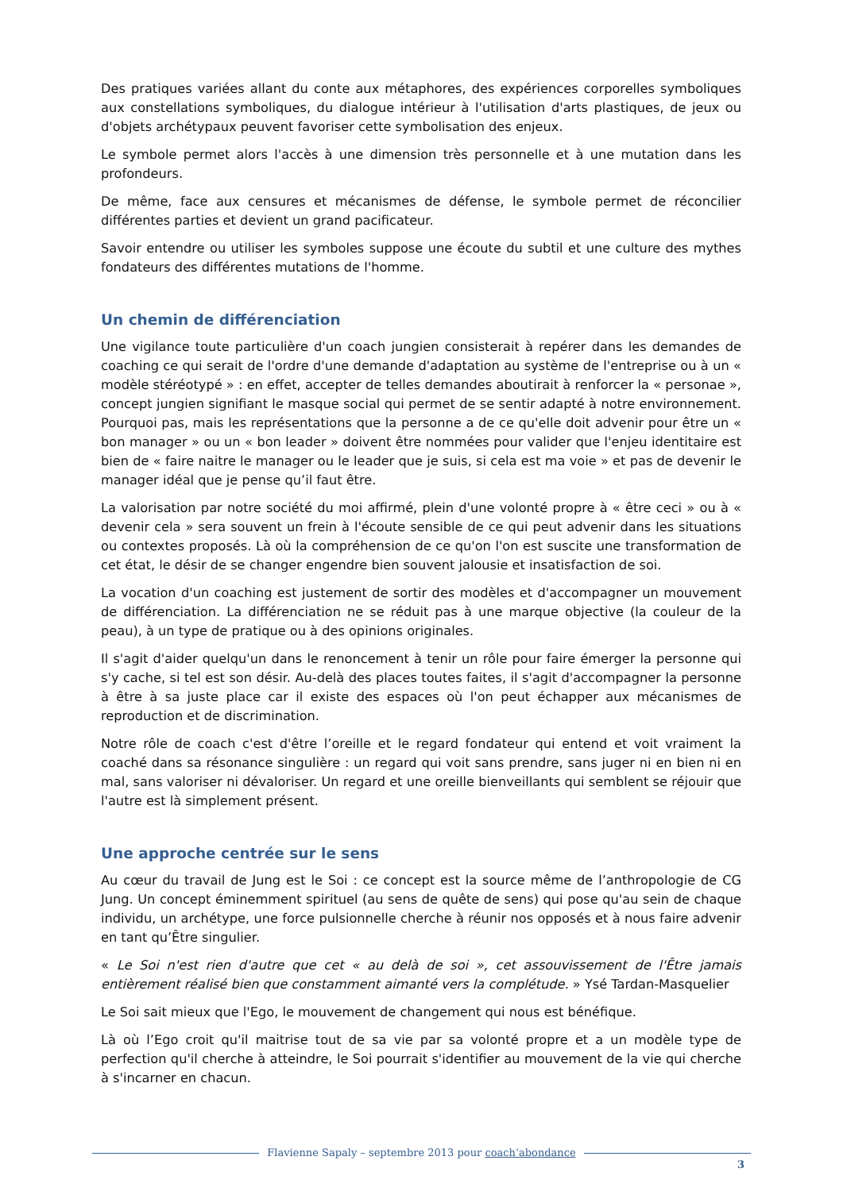Des pratiques variées allant du conte aux métaphores, des expériences corporelles symboliques aux constellations symboliques, du dialogue intérieur à l'utilisation d'arts plastiques, de jeux ou d'objets archétypaux peuvent favoriser cette symbolisation des enjeux.
Le symbole permet alors l'accès à une dimension très personnelle et à une mutation dans les profondeurs.
De même, face aux censures et mécanismes de défense, le symbole permet de réconcilier différentes parties et devient un grand pacificateur.
Savoir entendre ou utiliser les symboles suppose une écoute du subtil et une culture des mythes fondateurs des différentes mutations de l'homme.
Un chemin de différenciation
Une vigilance toute particulière d'un coach jungien consisterait à repérer dans les demandes de coaching ce qui serait de l'ordre d'une demande d'adaptation au système de l'entreprise ou à un « modèle stéréotypé » : en effet, accepter de telles demandes aboutirait à renforcer la « personae », concept jungien signifiant le masque social qui permet de se sentir adapté à notre environnement. Pourquoi pas, mais les représentations que la personne a de ce qu'elle doit advenir pour être un « bon manager » ou un « bon leader » doivent être nommées pour valider que l'enjeu identitaire est bien de « faire naitre le manager ou le leader que je suis, si cela est ma voie » et pas de devenir le manager idéal que je pense qu’il faut être.
La valorisation par notre société du moi affirmé, plein d'une volonté propre à « être ceci » ou à « devenir cela » sera souvent un frein à l'écoute sensible de ce qui peut advenir dans les situations ou contextes proposés. Là où la compréhension de ce qu'on l'on est suscite une transformation de cet état, le désir de se changer engendre bien souvent jalousie et insatisfaction de soi.
La vocation d'un coaching est justement de sortir des modèles et d'accompagner un mouvement de différenciation. La différenciation ne se réduit pas à une marque objective (la couleur de la peau), à un type de pratique ou à des opinions originales.
Il s'agit d'aider quelqu'un dans le renoncement à tenir un rôle pour faire émerger la personne qui s'y cache, si tel est son désir. Au-delà des places toutes faites, il s'agit d'accompagner la personne à être à sa juste place car il existe des espaces où l'on peut échapper aux mécanismes de reproduction et de discrimination.
Notre rôle de coach c'est d'être l’oreille et le regard fondateur qui entend et voit vraiment la coaché dans sa résonance singulière : un regard qui voit sans prendre, sans juger ni en bien ni en mal, sans valoriser ni dévaloriser. Un regard et une oreille bienveillants qui semblent se réjouir que l'autre est là simplement présent.
Une approche centrée sur le sens
Au cœur du travail de Jung est le Soi : ce concept est la source même de l’anthropologie de CG Jung. Un concept éminemment spirituel (au sens de quête de sens) qui pose qu'au sein de chaque individu, un archétype, une force pulsionnelle cherche à réunir nos opposés et à nous faire advenir en tant qu’Être singulier.
« Le Soi n'est rien d'autre que cet « au delà de soi », cet assouvissement de l'Être jamais entièrement réalisé bien que constamment aimanté vers la complétude. » Ysé Tardan-Masquelier
Le Soi sait mieux que l'Ego, le mouvement de changement qui nous est bénéfique.
Là où l’Ego croit qu'il maitrise tout de sa vie par sa volonté propre et a un modèle type de perfection qu'il cherche à atteindre, le Soi pourrait s'identifier au mouvement de la vie qui cherche à s'incarner en chacun.
Flavienne Sapaly – septembre 2013 pour coach‘abondance
3